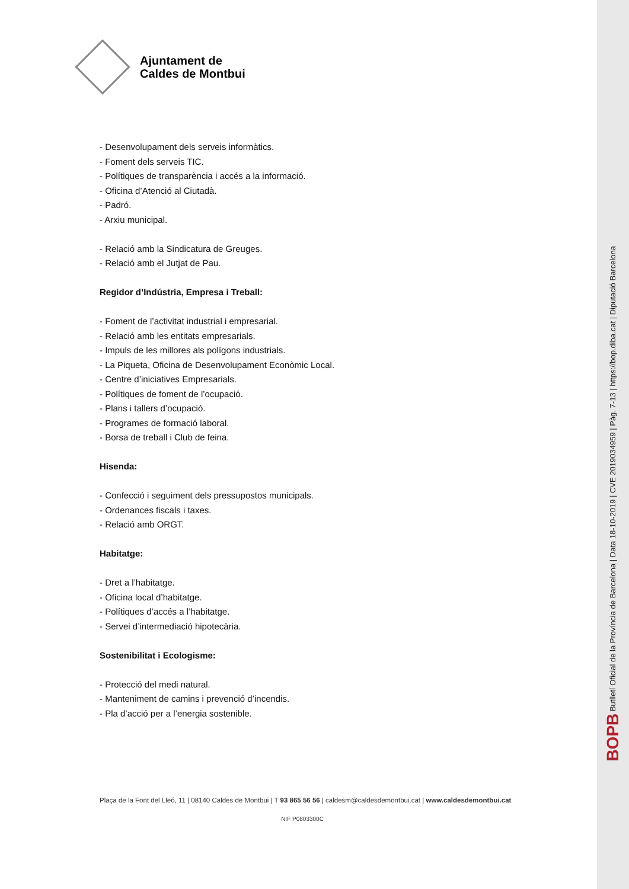Ajuntament de
Caldes de Montbui
- Desenvolupament dels serveis informàtics.
- Foment dels serveis TIC.
- Polítiques de transparència i accés a la informació.
- Oficina d’Atenció al Ciutadà.
- Padró.
- Arxiu municipal.
- Relació amb la Sindicatura de Greuges.
- Relació amb el Jutjat de Pau.
Regidor d’Indústria, Empresa i Treball:
- Foment de l’activitat industrial i empresarial.
- Relació amb les entitats empresarials.
- Impuls de les millores als polígons industrials.
- La Piqueta, Oficina de Desenvolupament Econòmic Local.
- Centre d’iniciatives Empresarials.
- Polítiques de foment de l’ocupació.
- Plans i tallers d’ocupació.
- Programes de formació laboral.
- Borsa de treball i Club de feina.
Hisenda:
- Confecció i seguiment dels pressupostos municipals.
- Ordenances fiscals i taxes.
- Relació amb ORGT.
Habitatge:
- Dret a l’habitatge.
- Oficina local d’habitatge.
- Polítiques d’accés a l’habitatge.
- Servei d’intermediació hipotecària.
Sostenibilitat i Ecologisme:
- Protecció del medi natural.
- Manteniment de camins i prevenció d’incendis.
- Pla d’acció per a l’energia sostenible.
Plaça de la Font del Lleó, 11 | 08140 Caldes de Montbui | T 93 865 56 56 | caldesm@caldesdemontbui.cat | www.caldesdemontbui.cat
NIF P0803300C
BOPB Butlletí Oficial de la Província de Barcelona | Data 18-10-2019 | CVE 2019034959 | Pàg. 7-13 | https://bop.diba.cat | Diputació Barcelona